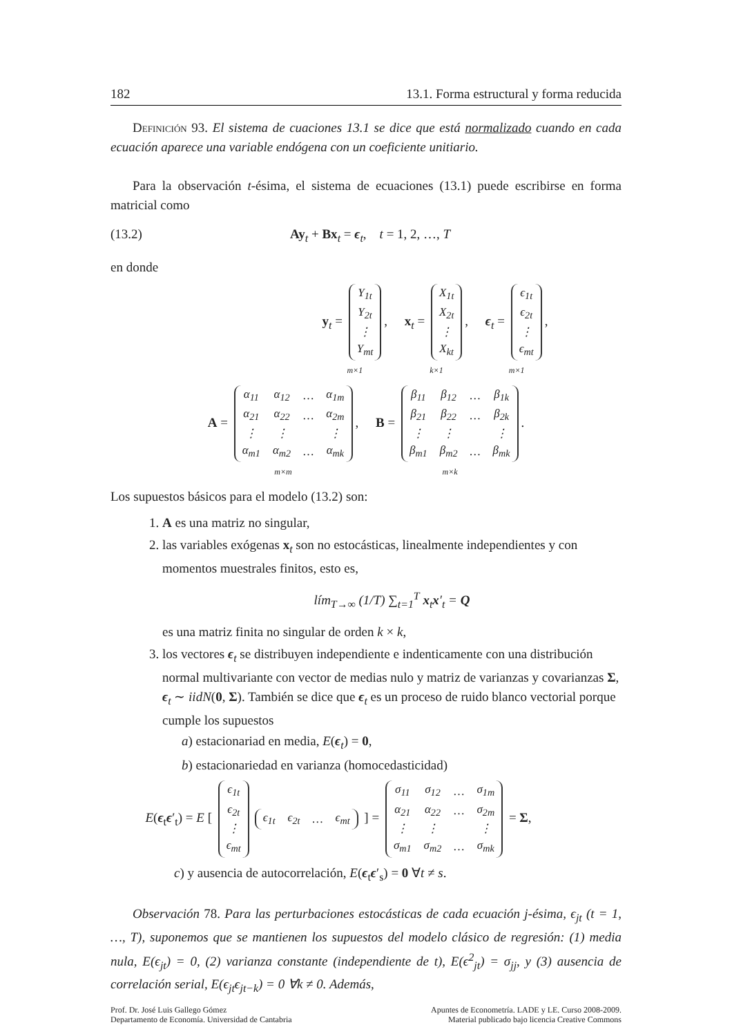182 13.1. Forma estructural y forma reducida
Definición 93. El sistema de cuaciones 13.1 se dice que está normalizado cuando en cada ecuación aparece una variable endógena con un coeficiente unitiario.
Para la observación t-ésima, el sistema de ecuaciones (13.1) puede escribirse en forma matricial como
(13.2) Ay<sub>t</sub> + Bx<sub>t</sub> = ϵ<sub>t</sub>, t = 1, 2, …, T
en donde
y<sub>t</sub> =
| Y<sub>1t</sub> |
| Y<sub>2t</sub> |
| ⋮ |
| Y<sub>mt</sub> |
, m×1 x<sub>t</sub> =
| X<sub>1t</sub> |
| X<sub>2t</sub> |
| ⋮ |
| X<sub>kt</sub> |
, k×1 ϵ<sub>t</sub> =
| ϵ<sub>1t</sub> |
| ϵ<sub>2t</sub> |
| ⋮ |
| ϵ<sub>mt</sub> |
, m×1
A =
| α<sub>11</sub> | α<sub>12</sub> | … | α<sub>1m</sub> |
| α<sub>21</sub> | α<sub>22</sub> | … | α<sub>2m</sub> |
| ⋮ | ⋮ | | ⋮ |
| α<sub>m1</sub> | α<sub>m2</sub> | … | α<sub>mk</sub> |
, m×m B =
| β<sub>11</sub> | β<sub>12</sub> | … | β<sub>1k</sub> |
| β<sub>21</sub> | β<sub>22</sub> | … | β<sub>2k</sub> |
| ⋮ | ⋮ | | ⋮ |
| β<sub>m1</sub> | β<sub>m2</sub> | … | β<sub>mk</sub> |
. m×k
Los supuestos básicos para el modelo (13.2) son:
1. A es una matriz no singular,
2. las variables exógenas x<sub>t</sub> son no estocásticas, linealmente independientes y con momentos muestrales finitos, esto es,
lím<sub>T→∞</sub> (1/T) ∑<sub>t=1</sub><sup>T</sup> x<sub>t</sub>x′<sub>t</sub> = Q
es una matriz finita no singular de orden k × k,
3. los vectores ϵ<sub>t</sub> se distribuyen independiente e indenticamente con una distribución normal multivariante con vector de medias nulo y matriz de varianzas y covarianzas Σ, ϵ<sub>t</sub> ∼ iidN(0, Σ). También se dice que ϵ<sub>t</sub> es un proceso de ruido blanco vectorial porque cumple los supuestos
a) estacionariad en media, E(ϵ<sub>t</sub>) = 0,
b) estacionariedad en varianza (homocedasticidad)
E(ϵ<sub>t</sub>ϵ′<sub>t</sub>) = E [
| ϵ<sub>1t</sub> |
| ϵ<sub>2t</sub> |
| ⋮ |
| ϵ<sub>mt</sub> |
| ϵ<sub>1t</sub> | ϵ<sub>2t</sub> | … | ϵ<sub>mt</sub> |
] =
| σ<sub>11</sub> | σ<sub>12</sub> | … | σ<sub>1m</sub> |
| α<sub>21</sub> | α<sub>22</sub> | … | σ<sub>2m</sub> |
| ⋮ | ⋮ | | ⋮ |
| σ<sub>m1</sub> | σ<sub>m2</sub> | … | σ<sub>mk</sub> |
= Σ,
c) y ausencia de autocorrelación, E(ϵ<sub>t</sub>ϵ′<sub>s</sub>) = 0 ∀t ≠ s.
Observación 78. Para las perturbaciones estocásticas de cada ecuación j-ésima, ϵ<sub>jt</sub> (t = 1, …, T), suponemos que se mantienen los supuestos del modelo clásico de regresión: (1) media nula, E(ϵ<sub>jt</sub>) = 0, (2) varianza constante (independiente de t), E(ϵ<sup>2</sup><sub>jt</sub>) = σ<sub>jj</sub>, y (3) ausencia de correlación serial, E(ϵ<sub>jt</sub>ϵ<sub>jt−k</sub>) = 0 ∀k ≠ 0. Además,
Prof. Dr. José Luis Gallego Gómez
Departamento de Economía. Universidad de Cantabria Apuntes de Econometría. LADE y LE. Curso 2008-2009.
Material publicado bajo licencia Creative Commons